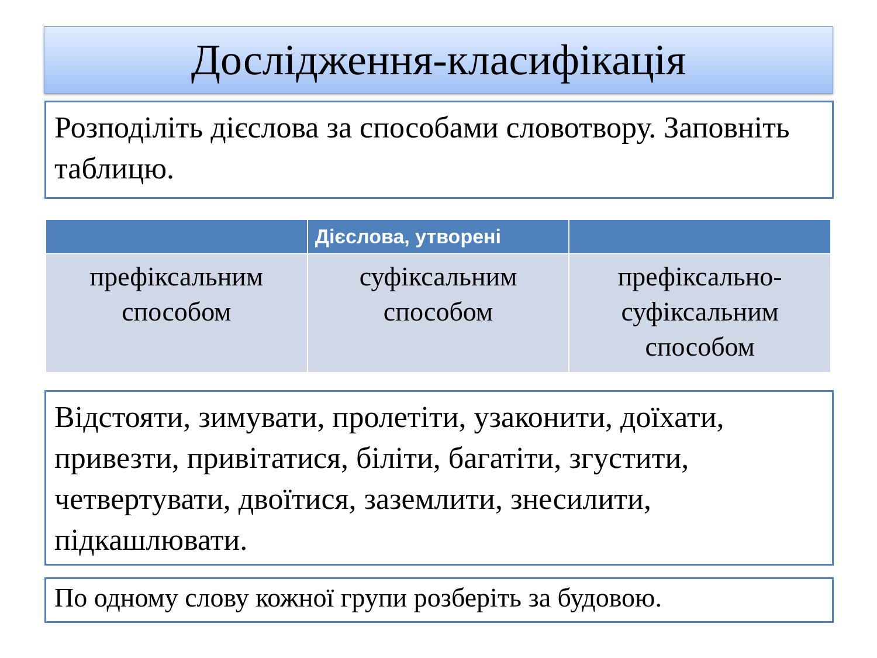Дослідження-класифікація
Розподіліть дієслова за способами словотвору. Заповніть таблицю.
| | Дієслова, утворені | |
| --- | --- | --- |
| префіксальним способом | суфіксальним способом | префіксально-суфіксальним способом |
Відстояти, зимувати, пролетіти, узаконити, доїхати, привезти, привітатися, біліти, багатіти, згустити, четвертувати, двоїтися, заземлити, знесилити, підкашлювати.
По одному слову кожної групи розберіть за будовою.